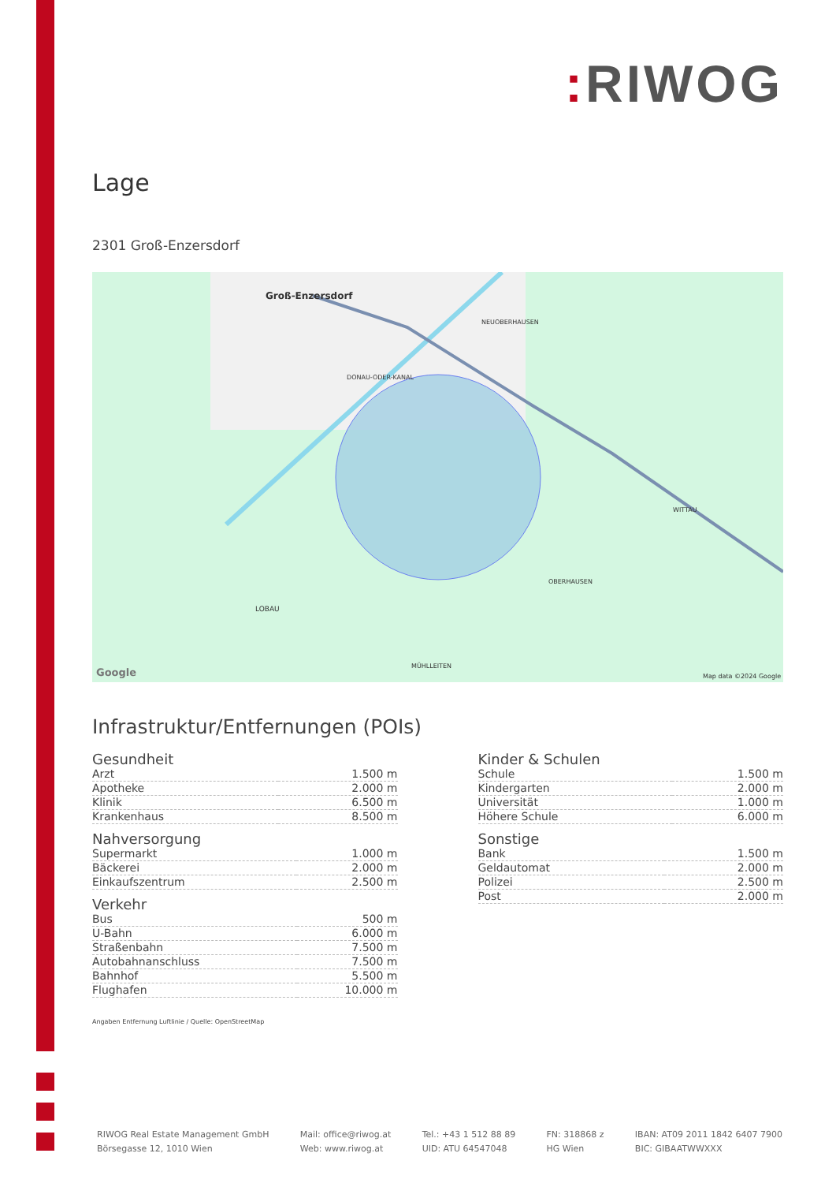: RIWOG
Lage
2301 Groß-Enzersdorf
Groß-Enzersdorf
DONAU-ODER-KANAL
NEUOBERHAUSEN
WITTAU
OBERHAUSEN
LOBAU
MÜHLLEITEN
Google
Map data ©2024 Google
Infrastruktur/Entfernungen (POIs)
Gesundheit
| Arzt | 1.500 m |
| Apotheke | 2.000 m |
| Klinik | 6.500 m |
| Krankenhaus | 8.500 m |
Nahversorgung
| Supermarkt | 1.000 m |
| Bäckerei | 2.000 m |
| Einkaufszentrum | 2.500 m |
Verkehr
| Bus | 500 m |
| U-Bahn | 6.000 m |
| Straßenbahn | 7.500 m |
| Autobahnanschluss | 7.500 m |
| Bahnhof | 5.500 m |
| Flughafen | 10.000 m |
Kinder & Schulen
| Schule | 1.500 m |
| Kindergarten | 2.000 m |
| Universität | 1.000 m |
| Höhere Schule | 6.000 m |
Sonstige
| Bank | 1.500 m |
| Geldautomat | 2.000 m |
| Polizei | 2.500 m |
| Post | 2.000 m |
Angaben Entfernung Luftlinie / Quelle: OpenStreetMap
RIWOG Real Estate Management GmbH
Börsegasse 12, 1010 Wien
Mail: office@riwog.at
Web: www.riwog.at
Tel.: +43 1 512 88 89
UID: ATU 64547048
FN: 318868 z
HG Wien
IBAN: AT09 2011 1842 6407 7900
BIC: GIBAATWWXXX